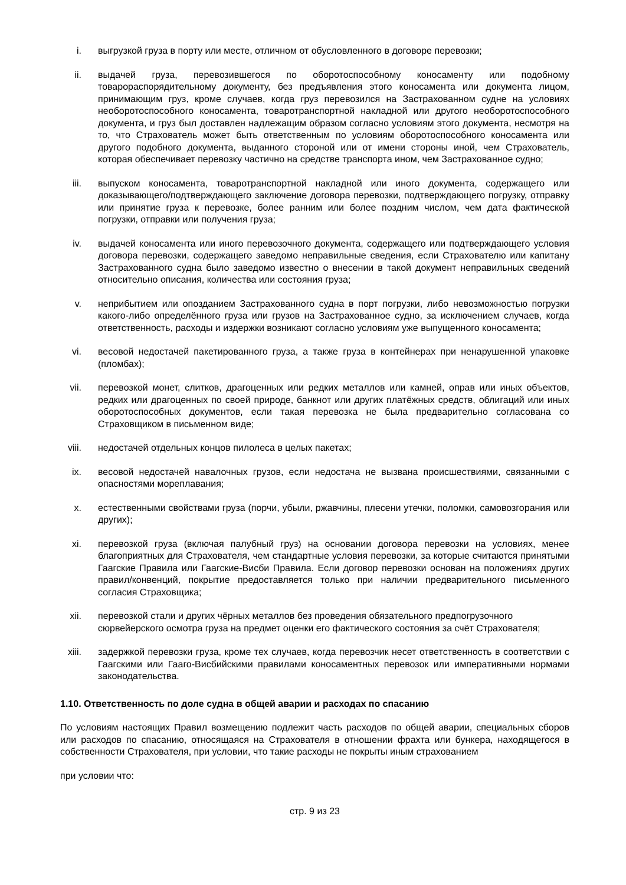i. выгрузкой груза в порту или месте, отличном от обусловленного в договоре перевозки;
ii. выдачей груза, перевозившегося по оборотоспособному коносаменту или подобному товарораспорядительному документу, без предъявления этого коносамента или документа лицом, принимающим груз, кроме случаев, когда груз перевозился на Застрахованном судне на условиях необоротоспособного коносамента, товаротранспортной накладной или другого необоротоспособного документа, и груз был доставлен надлежащим образом согласно условиям этого документа, несмотря на то, что Страхователь может быть ответственным по условиям оборотоспособного коносамента или другого подобного документа, выданного стороной или от имени стороны иной, чем Страхователь, которая обеспечивает перевозку частично на средстве транспорта ином, чем Застрахованное судно;
iii.
выпуском коносамента, товаротранспортной накладной или иного документа, содержащего или доказывающего/подтверждающего заключение договора перевозки, подтверждающего погрузку, отправку или принятие груза к перевозке, более ранним или более поздним числом, чем дата фактической погрузки, отправки или получения груза;
iv. выдачей коносамента или иного перевозочного документа, содержащего или подтверждающего условия договора перевозки, содержащего заведомо неправильные сведения, если Страхователю или капитану Застрахованного судна было заведомо известно о внесении в такой документ неправильных сведений относительно описания, количества или состояния груза;
v. неприбытием или опозданием Застрахованного судна в порт погрузки, либо невозможностью погрузки какого-либо определённого груза или грузов на Застрахованное судно, за исключением случаев, когда ответственность, расходы и издержки возникают согласно условиям уже выпущенного коносамента;
vi. весовой недостачей пакетированного груза, а также груза в контейнерах при ненарушенной упаковке (пломбах);
vii.
перевозкой монет, слитков, драгоценных или редких металлов или камней, оправ или иных объектов, редких или драгоценных по своей природе, банкнот или других платёжных средств, облигаций или иных оборотоспособных документов, если такая перевозка не была предварительно согласована со Страховщиком в письменном виде;
viii.
недостачей отдельных концов пилолеса в целых пакетах;
ix. весовой недостачей навалочных грузов, если недостача не вызвана происшествиями, связанными с опасностями мореплавания;
x. естественными свойствами груза (порчи, убыли, ржавчины, плесени утечки, поломки, самовозгорания или других);
xi. перевозкой груза (включая палубный груз) на основании договора перевозки на условиях, менее благоприятных для Страхователя, чем стандартные условия перевозки, за которые считаются принятыми Гаагские Правила или Гаагские-Висби Правила. Если договор перевозки основан на положениях других правил/конвенций, покрытие предоставляется только при наличии предварительного письменного согласия Страховщика;
xii.
перевозкой стали и других чёрных металлов без проведения обязательного предпогрузочного сюрвейерского осмотра груза на предмет оценки его фактического состояния за счёт Страхователя;
xiii.
задержкой перевозки груза, кроме тех случаев, когда перевозчик несет ответственность в соответствии с Гаагскими или Гааго-Висбийскими правилами коносаментных перевозок или императивными нормами законодательства.
1.10. Ответственность по доле судна в общей аварии и расходах по спасанию
По условиям настоящих Правил возмещению подлежит часть расходов по общей аварии, специальных сборов или расходов по спасанию, относящаяся на Страхователя в отношении фрахта или бункера, находящегося в собственности Страхователя, при условии, что такие расходы не покрыты иным страхованием
при условии что:
стр. 9 из 23